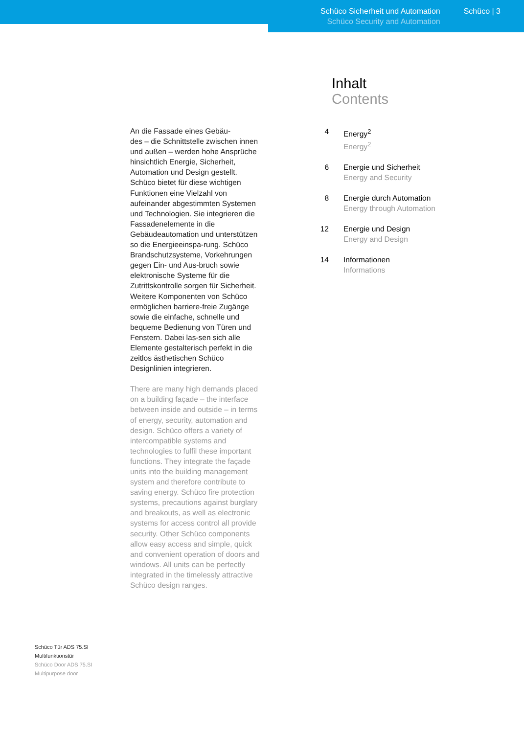Schüco Sicherheit und Automation
Schüco Security and Automation
Schüco | 3
An die Fassade eines Gebäu-
des – die Schnittstelle zwischen innen und außen – werden hohe Ansprüche hinsichtlich Energie, Sicherheit, Automation und Design gestellt. Schüco bietet für diese wichtigen Funktionen eine Vielzahl von aufeinander abgestimmten Systemen und Technologien. Sie integrieren die Fassadenelemente in die Gebäudeautomation und unterstützen so die Energieeinspa-rung. Schüco Brandschutzsysteme, Vorkehrungen gegen Ein- und Aus-bruch sowie elektronische Systeme für die Zutrittskontrolle sorgen für Sicherheit. Weitere Komponenten von Schüco ermöglichen barriere-freie Zugänge sowie die einfache, schnelle und bequeme Bedienung von Türen und Fenstern. Dabei las-sen sich alle Elemente gestalterisch perfekt in die zeitlos ästhetischen Schüco Designlinien integrieren.
There are many high demands placed on a building façade – the interface between inside and outside – in terms of energy, security, automation and design. Schüco offers a variety of intercompatible systems and technologies to fulfil these important functions. They integrate the façade units into the building management system and therefore contribute to saving energy. Schüco fire protection systems, precautions against burglary and breakouts, as well as electronic systems for access control all provide security. Other Schüco components allow easy access and simple, quick and convenient operation of doors and windows. All units can be perfectly integrated in the timelessly attractive Schüco design ranges.
Inhalt
Contents
4 Energy<sup>2</sup>
Energy<sup>2</sup>
6 Energie und Sicherheit
Energy and Security
8 Energie durch Automation
Energy through Automation
12 Energie und Design
Energy and Design
14 Informationen
Informations
Schüco Tür ADS 75.SI
Multifunktionstür
Schüco Door ADS 75.SI
Multipurpose door